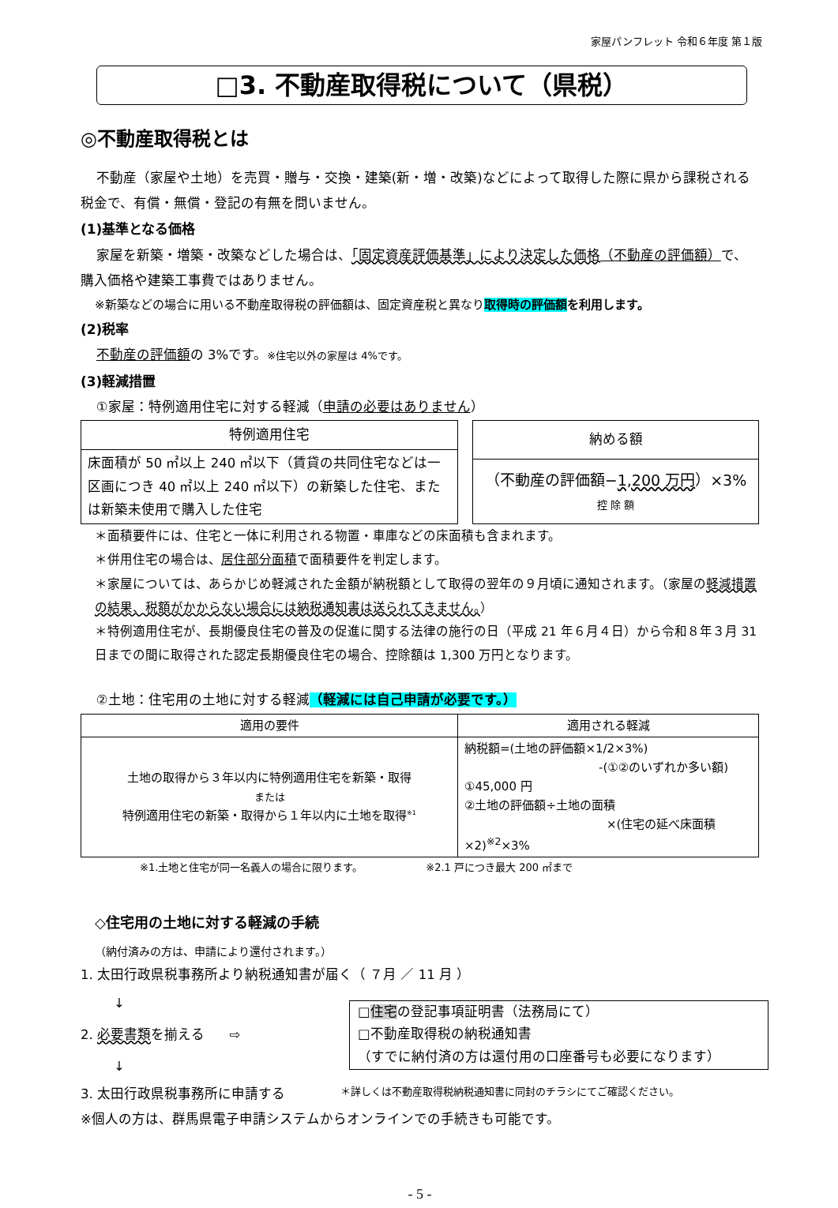家屋パンフレット 令和６年度 第１版
□3. 不動産取得税について（県税）
◎不動産取得税とは
不動産（家屋や土地）を売買・贈与・交換・建築(新・増・改築)などによって取得した際に県から課税される税金で、有償・無償・登記の有無を問いません。
(1)基準となる価格
家屋を新築・増築・改築などした場合は、「固定資産評価基準」により決定した価格（不動産の評価額）で、購入価格や建築工事費ではありません。
※新築などの場合に用いる不動産取得税の評価額は、固定資産税と異なり取得時の評価額 を利用します。
(2)税率
不動産の評価額の 3%です。※住宅以外の家屋は 4%です。
(3)軽減措置
①家屋：特例適用住宅に対する軽減（申請の必要はありません）
| 特例適用住宅 |
| --- |
| 床面積が 50 ㎡以上 240 ㎡以下（賃貸の共同住宅などは一区画につき 40 ㎡以上 240 ㎡以下）の新築した住宅、または新築未使用で購入した住宅 |
| 納める額 |
| --- |
| （不動産の評価額− 1,200 万円 ）×3% 控 除 額 |
＊面積要件には、住宅と一体に利用される物置・車庫などの床面積も含まれます。
＊併用住宅の場合は、居住部分面積で面積要件を判定します。
＊家屋については、あらかじめ軽減された金額が納税額として取得の翌年の９月頃に通知されます。（家屋の軽減措置の結果、税額がかからない場合には納税通知書は送られてきません。）
＊特例適用住宅が、長期優良住宅の普及の促進に関する法律の施行の日（平成 21 年６月４日）から令和８年３月 31 日までの間に取得された認定長期優良住宅の場合、控除額は 1,300 万円となります。
②土地：住宅用の土地に対する軽減（軽減には自己申請が必要です。）
| 適用の要件 | 適用される軽減 |
| --- | --- |
| 土地の取得から３年以内に特例適用住宅を新築・取得 または 特例適用住宅の新築・取得から１年以内に土地を取得<sup>※1</sup> | 納税額=(土地の評価額×1/2×3%) -(①②のいずれか多い額) ①45,000 円 ②土地の評価額÷土地の面積 ×(住宅の延べ床面積×2)<sup>※2</sup>×3% |
※1.土地と住宅が同一名義人の場合に限ります。 ※2.1 戸につき最大 200 ㎡まで
◇住宅用の土地に対する軽減の手続
（納付済みの方は、申請により還付されます。）
1. 太田行政県税事務所より納税通知書が届く（ ７月 ／ 11 月 ）
↓
2. 必要書類を揃える ⇨
↓
□住宅の登記事項証明書（法務局にて）
□不動産取得税の納税通知書
（すでに納付済の方は還付用の口座番号も必要になります）
3. 太田行政県税事務所に申請する ＊詳しくは不動産取得税納税通知書に同封のチラシにてご確認ください。
※個人の方は、群馬県電子申請システムからオンラインでの手続きも可能です。
- 5 -